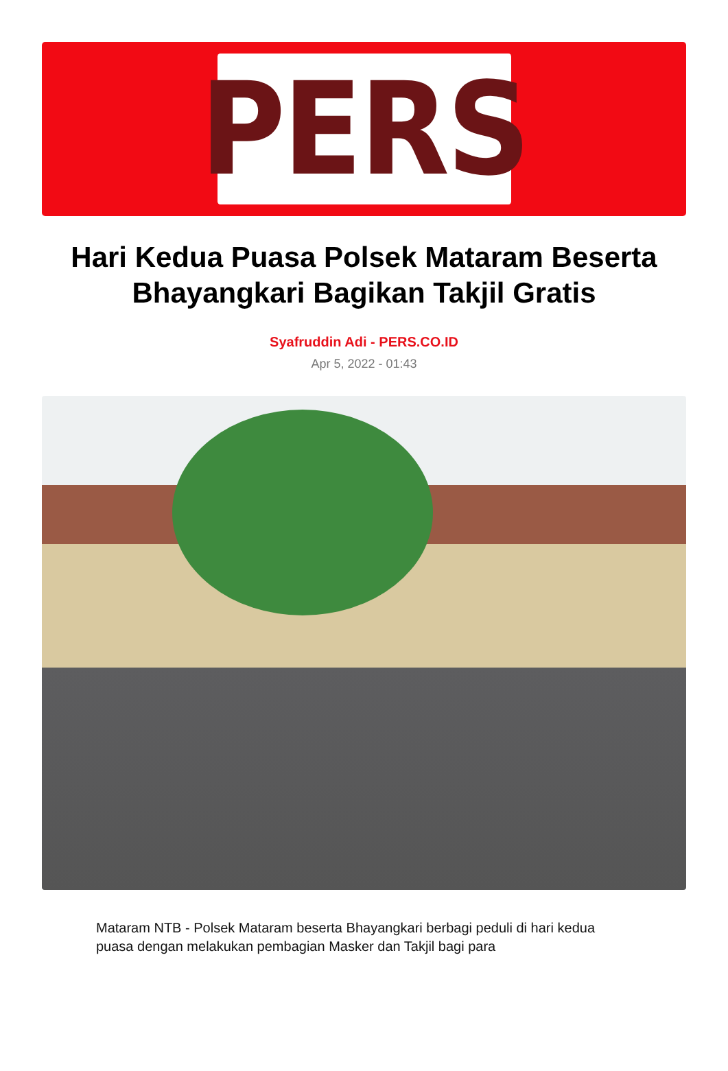PERS
Hari Kedua Puasa Polsek Mataram Beserta Bhayangkari Bagikan Takjil Gratis
Syafruddin Adi - PERS.CO.ID
Apr 5, 2022 - 01:43
Mataram NTB - Polsek Mataram beserta Bhayangkari berbagi peduli di hari kedua puasa dengan melakukan pembagian Masker dan Takjil bagi para